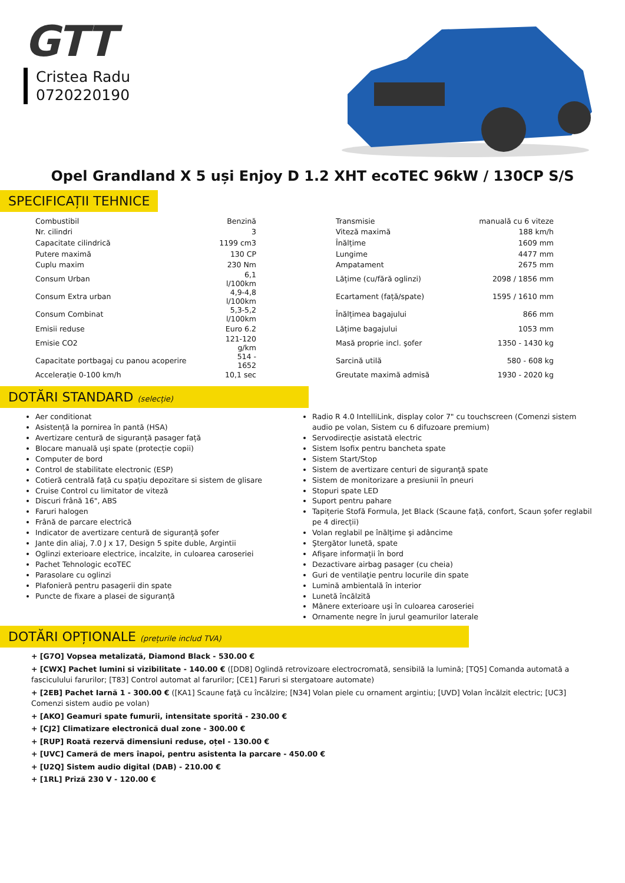GTT
Cristea Radu
0720220190
Opel Grandland X 5 uși Enjoy D 1.2 XHT ecoTEC 96kW / 130CP S/S
SPECIFICAȚII TEHNICE
| Combustibil | Benzină | | Transmisie | manuală cu 6 viteze |
| Nr. cilindri | 3 | | Viteză maximă | 188 km/h |
| Capacitate cilindrică | 1199 cm3 | | Înălțime | 1609 mm |
| Putere maximă | 130 CP | | Lungime | 4477 mm |
| Cuplu maxim | 230 Nm | | Ampatament | 2675 mm |
| Consum Urban | 6,1 l/100km | | Lățime (cu/fără oglinzi) | 2098 / 1856 mm |
| Consum Extra urban | 4,9-4,8 l/100km | | Ecartament (față/spate) | 1595 / 1610 mm |
| Consum Combinat | 5,3-5,2 l/100km | | Înălțimea bagajului | 866 mm |
| Emisii reduse | Euro 6.2 | | Lățime bagajului | 1053 mm |
| Emisie CO2 | 121-120 g/km | | Masă proprie incl. şofer | 1350 - 1430 kg |
| Capacitate portbagaj cu panou acoperire | 514 - 1652 | | Sarcină utilă | 580 - 608 kg |
| Accelerație 0-100 km/h | 10,1 sec | | Greutate maximă admisă | 1930 - 2020 kg |
DOTĂRI STANDARD (selecție)
Aer conditionat
Asistență la pornirea în pantă (HSA)
Avertizare centură de siguranță pasager față
Blocare manuală uși spate (protecție copii)
Computer de bord
Control de stabilitate electronic (ESP)
Cotieră centrală față cu spațiu depozitare si sistem de glisare
Cruise Control cu limitator de viteză
Discuri frână 16", ABS
Faruri halogen
Frână de parcare electrică
Indicator de avertizare centură de siguranță şofer
Jante din aliaj, 7.0 J x 17, Design 5 spite duble, Argintii
Oglinzi exterioare electrice, incalzite, in culoarea caroseriei
Pachet Tehnologic ecoTEC
Parasolare cu oglinzi
Plafonieră pentru pasagerii din spate
Puncte de fixare a plasei de siguranță
Radio R 4.0 IntelliLink, display color 7" cu touchscreen (Comenzi sistem audio pe volan, Sistem cu 6 difuzoare premium)
Servodirecție asistată electric
Sistem Isofix pentru bancheta spate
Sistem Start/Stop
Sistem de avertizare centuri de siguranţă spate
Sistem de monitorizare a presiunii în pneuri
Stopuri spate LED
Suport pentru pahare
Tapițerie Stofă Formula, Jet Black (Scaune față, confort, Scaun șofer reglabil pe 4 direcții)
Volan reglabil pe înălţime şi adâncime
Ştergător lunetă, spate
Afișare informații în bord
Dezactivare airbag pasager (cu cheia)
Guri de ventilaţie pentru locurile din spate
Lumină ambientală în interior
Lunetă încălzită
Mânere exterioare uşi în culoarea caroseriei
Ornamente negre în jurul geamurilor laterale
DOTĂRI OPȚIONALE (prețurile includ TVA)
+ [G7O] Vopsea metalizată, Diamond Black - 530.00 €
+ [CWX] Pachet lumini si vizibilitate - 140.00 € ([DD8] Oglindă retrovizoare electrocromată, sensibilă la lumină; [TQ5] Comanda automată a fasciculului farurilor; [T83] Control automat al farurilor; [CE1] Faruri si stergatoare automate)
+ [2EB] Pachet Iarnă 1 - 300.00 € ([KA1] Scaune faţă cu încălzire; [N34] Volan piele cu ornament argintiu; [UVD] Volan încălzit electric; [UC3] Comenzi sistem audio pe volan)
+ [AKO] Geamuri spate fumurii, intensitate sporită - 230.00 €
+ [CJ2] Climatizare electronică dual zone - 300.00 €
+ [RUP] Roată rezervă dimensiuni reduse, oțel - 130.00 €
+ [UVC] Cameră de mers înapoi, pentru asistenta la parcare - 450.00 €
+ [U2Q] Sistem audio digital (DAB) - 210.00 €
+ [1RL] Priză 230 V - 120.00 €